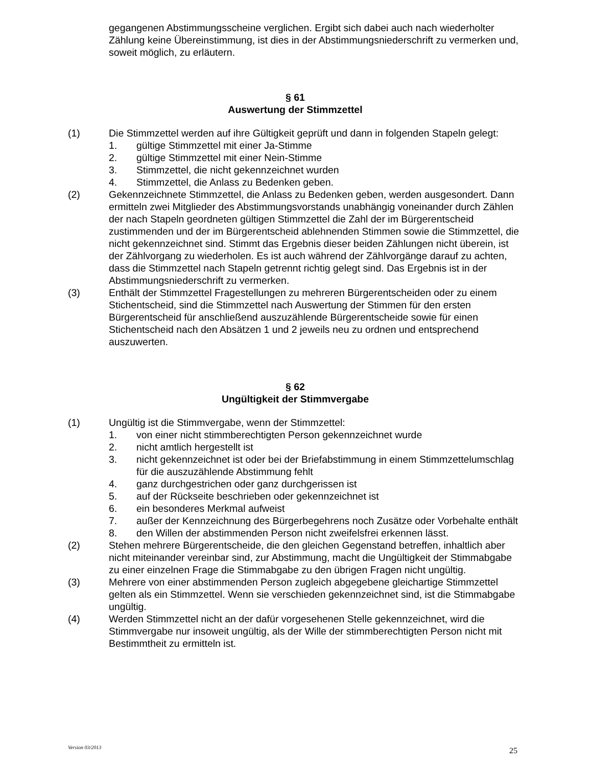gegangenen Abstimmungsscheine verglichen. Ergibt sich dabei auch nach wiederholter Zählung keine Übereinstimmung, ist dies in der Abstimmungsniederschrift zu vermerken und, soweit möglich, zu erläutern.
§ 61
Auswertung der Stimmzettel
(1) Die Stimmzettel werden auf ihre Gültigkeit geprüft und dann in folgenden Stapeln gelegt:
1. gültige Stimmzettel mit einer Ja-Stimme
2. gültige Stimmzettel mit einer Nein-Stimme
3. Stimmzettel, die nicht gekennzeichnet wurden
4. Stimmzettel, die Anlass zu Bedenken geben.
(2) Gekennzeichnete Stimmzettel, die Anlass zu Bedenken geben, werden ausgesondert. Dann ermitteln zwei Mitglieder des Abstimmungsvorstands unabhängig voneinander durch Zählen der nach Stapeln geordneten gültigen Stimmzettel die Zahl der im Bürgerentscheid zustimmenden und der im Bürgerentscheid ablehnenden Stimmen sowie die Stimmzettel, die nicht gekennzeichnet sind. Stimmt das Ergebnis dieser beiden Zählungen nicht überein, ist der Zählvorgang zu wiederholen. Es ist auch während der Zählvorgänge darauf zu achten, dass die Stimmzettel nach Stapeln getrennt richtig gelegt sind. Das Ergebnis ist in der Abstimmungsniederschrift zu vermerken.
(3) Enthält der Stimmzettel Fragestellungen zu mehreren Bürgerentscheiden oder zu einem Stichentscheid, sind die Stimmzettel nach Auswertung der Stimmen für den ersten Bürgerentscheid für anschließend auszuzählende Bürgerentscheide sowie für einen Stichentscheid nach den Absätzen 1 und 2 jeweils neu zu ordnen und entsprechend auszuwerten.
§ 62
Ungültigkeit der Stimmvergabe
(1) Ungültig ist die Stimmvergabe, wenn der Stimmzettel:
1. von einer nicht stimmberechtigten Person gekennzeichnet wurde
2. nicht amtlich hergestellt ist
3. nicht gekennzeichnet ist oder bei der Briefabstimmung in einem Stimmzettelumschlag für die auszuzählende Abstimmung fehlt
4. ganz durchgestrichen oder ganz durchgerissen ist
5. auf der Rückseite beschrieben oder gekennzeichnet ist
6. ein besonderes Merkmal aufweist
7. außer der Kennzeichnung des Bürgerbegehrens noch Zusätze oder Vorbehalte enthält
8. den Willen der abstimmenden Person nicht zweifelsfrei erkennen lässt.
(2) Stehen mehrere Bürgerentscheide, die den gleichen Gegenstand betreffen, inhaltlich aber nicht miteinander vereinbar sind, zur Abstimmung, macht die Ungültigkeit der Stimmabgabe zu einer einzelnen Frage die Stimmabgabe zu den übrigen Fragen nicht ungültig.
(3) Mehrere von einer abstimmenden Person zugleich abgegebene gleichartige Stimmzettel gelten als ein Stimmzettel. Wenn sie verschieden gekennzeichnet sind, ist die Stimmabgabe ungültig.
(4) Werden Stimmzettel nicht an der dafür vorgesehenen Stelle gekennzeichnet, wird die Stimmvergabe nur insoweit ungültig, als der Wille der stimmberechtigten Person nicht mit Bestimmtheit zu ermitteln ist.
Version 03/2013 25